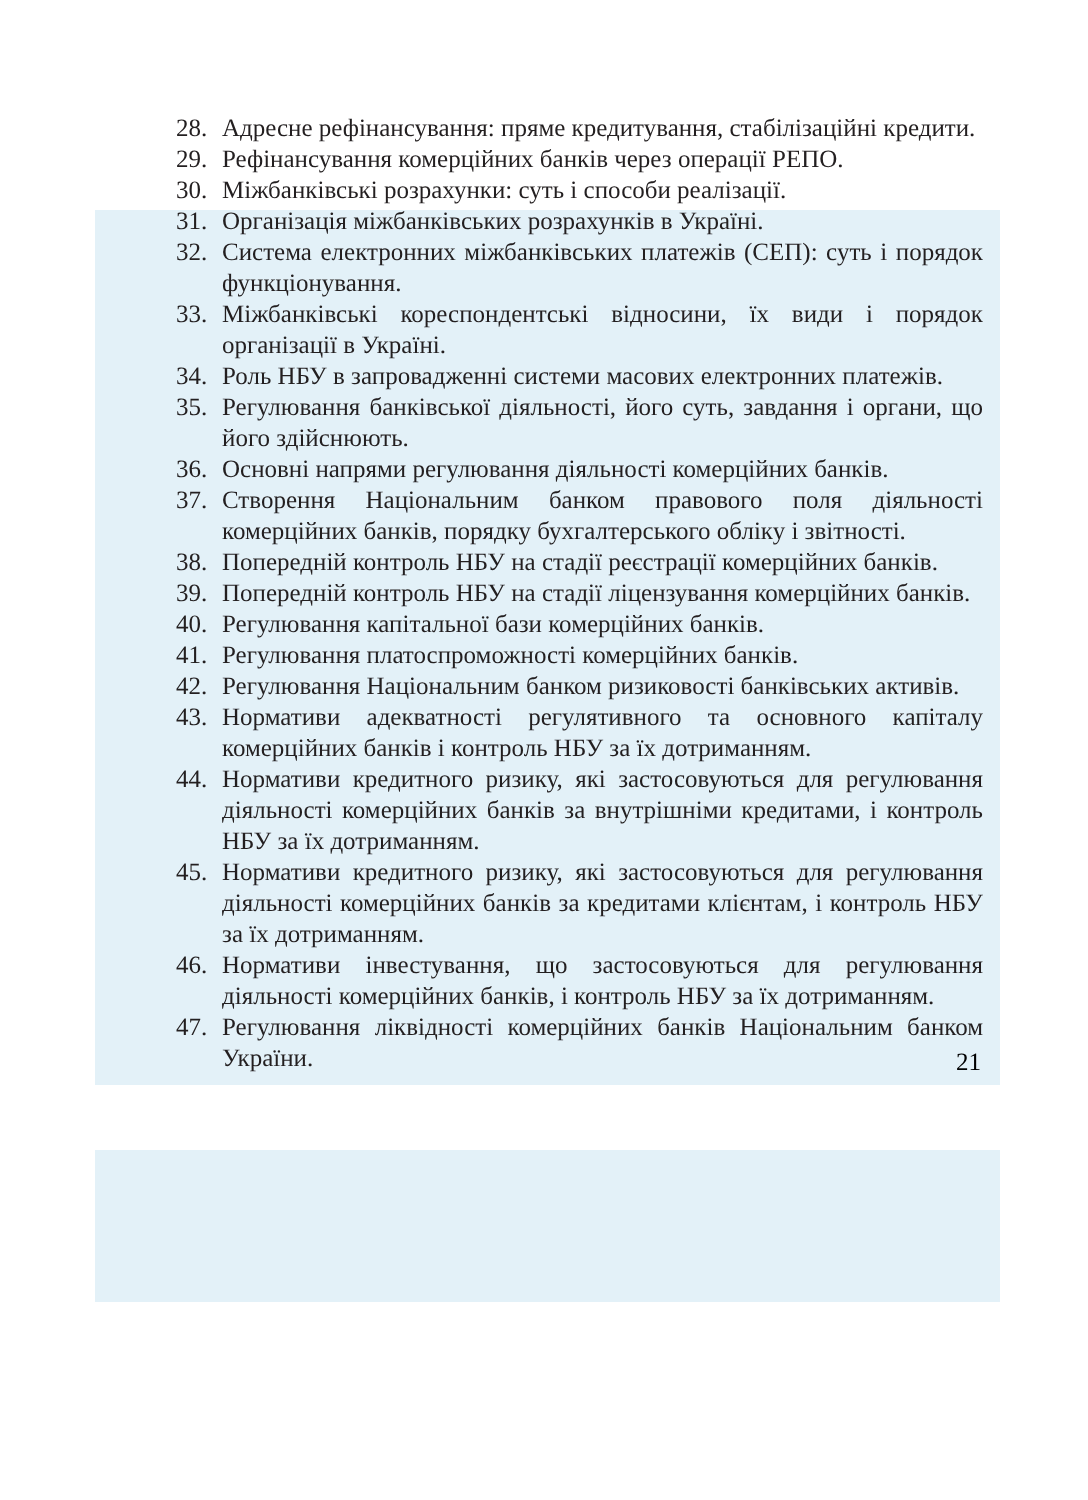28. Адресне рефінансування: пряме кредитування, стабілізаційні кредити.
29. Рефінансування комерційних банків через операції РЕПО.
30. Міжбанківські розрахунки: суть і способи реалізації.
31. Організація міжбанківських розрахунків в Україні.
32. Система електронних міжбанківських платежів (СЕП): суть і порядок функціонування.
33. Міжбанківські кореспондентські відносини, їх види і порядок організації в Україні.
34. Роль НБУ в запровадженні системи масових електронних платежів.
35. Регулювання банківської діяльності, його суть, завдання і органи, що його здійснюють.
36. Основні напрями регулювання діяльності комерційних банків.
37. Створення Національним банком правового поля діяльності комерційних банків, порядку бухгалтерського обліку і звітності.
38. Попередній контроль НБУ на стадії реєстрації комерційних банків.
39. Попередній контроль НБУ на стадії ліцензування комерційних банків.
40. Регулювання капітальної бази комерційних банків.
41. Регулювання платоспроможності комерційних банків.
42. Регулювання Національним банком ризиковості банківських активів.
43. Нормативи адекватності регулятивного та основного капіталу комерційних банків і контроль НБУ за їх дотриманням.
44. Нормативи кредитного ризику, які застосовуються для регулювання діяльності комерційних банків за внутрішніми кредитами, і контроль НБУ за їх дотриманням.
45. Нормативи кредитного ризику, які застосовуються для регулювання діяльності комерційних банків за кредитами клієнтам, і контроль НБУ за їх дотриманням.
46. Нормативи інвестування, що застосовуються для регулювання діяльності комерційних банків, і контроль НБУ за їх дотриманням.
47. Регулювання ліквідності комерційних банків Національним банком України.
21